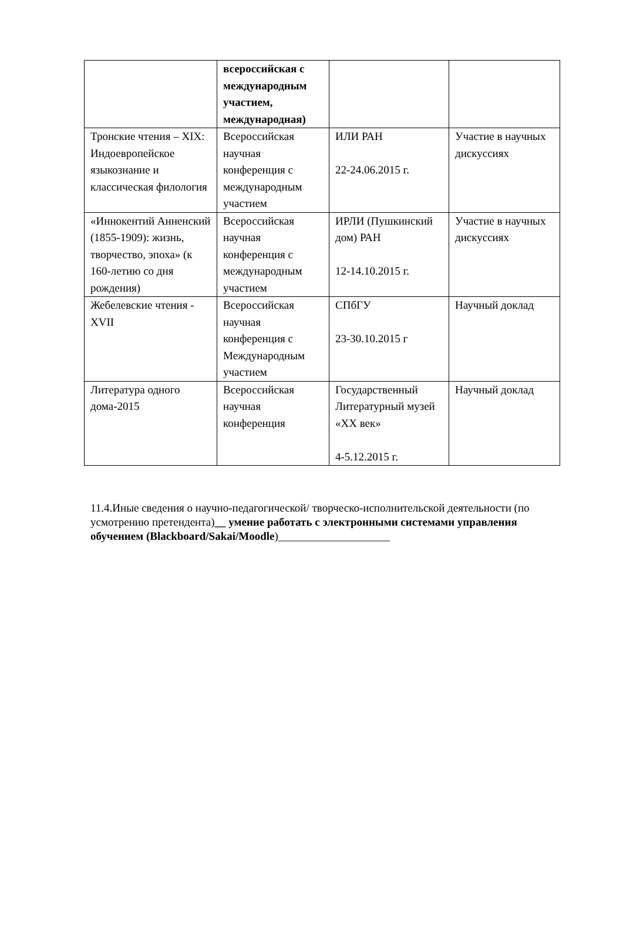| | всероссийская с международным участием, международная) | | |
| Тронские чтения – XIX: Индоевропейское языкознание и классическая филология | Всероссийская научная конференция с международным участием | ИЛИ РАН 22-24.06.2015 г. | Участие в научных дискуссиях |
| «Иннокентий Анненский (1855-1909): жизнь, творчество, эпоха» (к 160-летию со дня рождения) | Всероссийская научная конференция с международным участием | ИРЛИ (Пушкинский дом) РАН 12-14.10.2015 г. | Участие в научных дискуссиях |
| Жебелевские чтения - XVII | Всероссийская научная конференция с Международным участием | СПбГУ 23-30.10.2015 г | Научный доклад |
| Литература одного дома-2015 | Всероссийская научная конференция | Государственный Литературный музей «XX век» 4-5.12.2015 г. | Научный доклад |
11.4.Иные сведения о научно-педагогической/ творческо-исполнительской деятельности (по усмотрению претендента)__ умение работать с электронными системами управления обучением (Blackboard/Sakai/Moodle)____________________